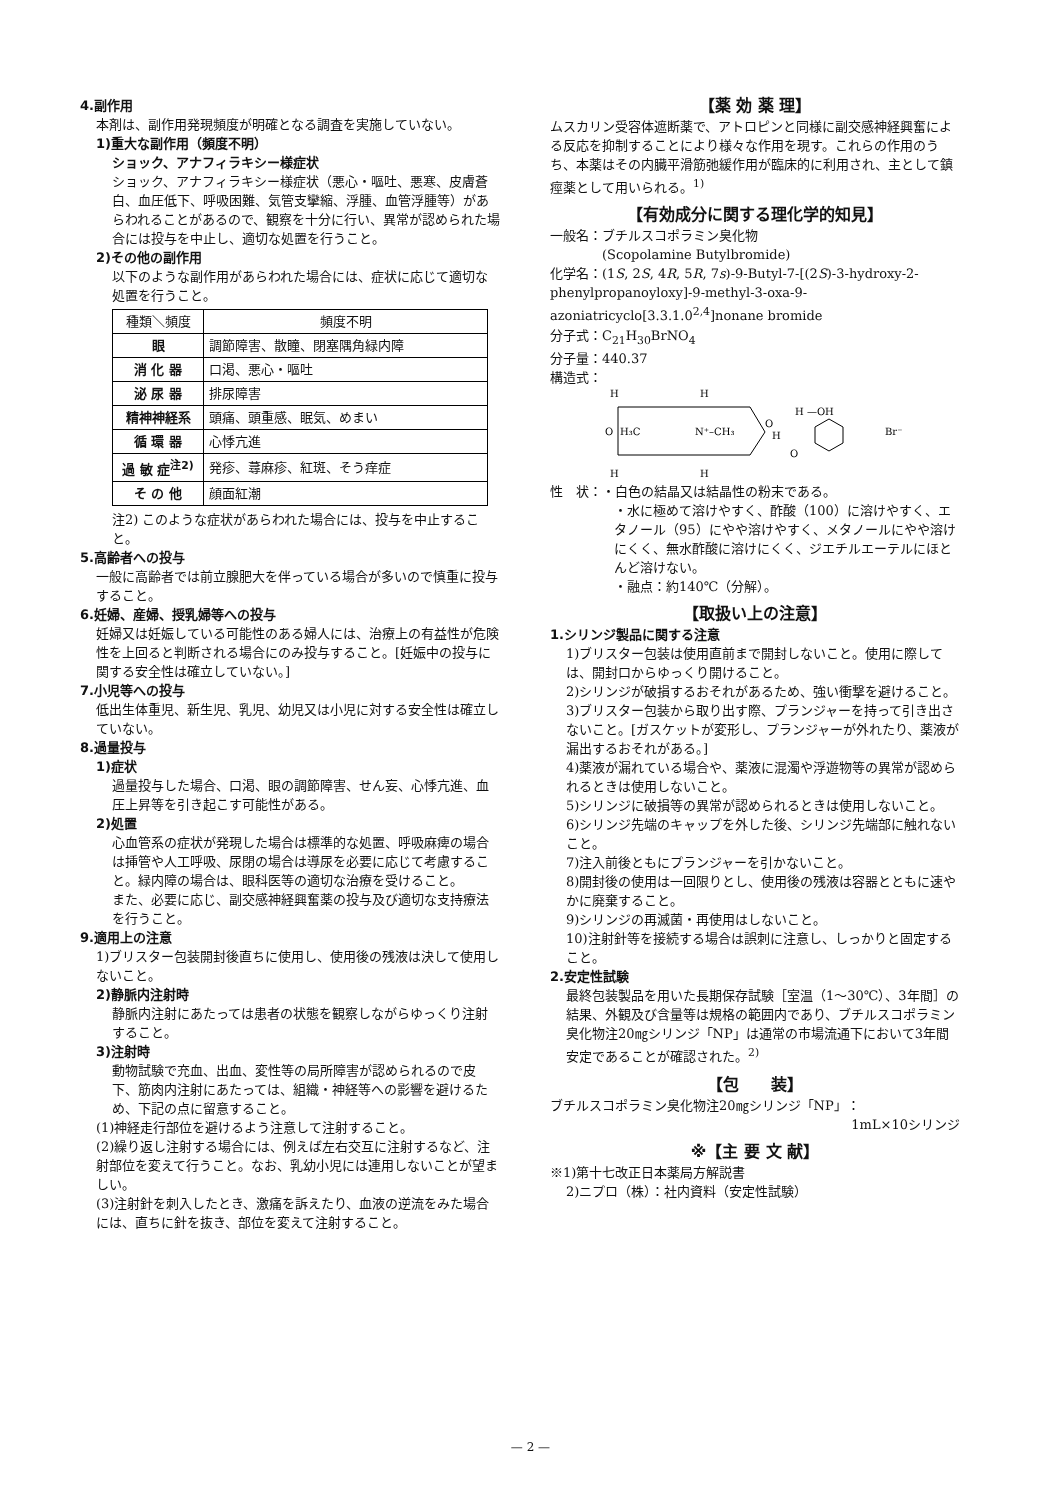4.副作用
本剤は、副作用発現頻度が明確となる調査を実施していない。
1)重大な副作用（頻度不明）
ショック、アナフィラキシー様症状
ショック、アナフィラキシー様症状（悪心・嘔吐、悪寒、皮膚蒼白、血圧低下、呼吸困難、気管支攣縮、浮腫、血管浮腫等）があらわれることがあるので、観察を十分に行い、異常が認められた場合には投与を中止し、適切な処置を行うこと。
2)その他の副作用
以下のような副作用があらわれた場合には、症状に応じて適切な処置を行うこと。
| 種類＼頻度 | 頻度不明 |
| --- | --- |
| 眼 | 調節障害、散瞳、閉塞隅角緑内障 |
| 消 化 器 | 口渇、悪心・嘔吐 |
| 泌 尿 器 | 排尿障害 |
| 精神神経系 | 頭痛、頭重感、眠気、めまい |
| 循 環 器 | 心悸亢進 |
| 過 敏 症<sup>注2)</sup> | 発疹、蕁麻疹、紅斑、そう痒症 |
| そ の 他 | 顔面紅潮 |
注2) このような症状があらわれた場合には、投与を中止すること。
5.高齢者への投与
一般に高齢者では前立腺肥大を伴っている場合が多いので慎重に投与すること。
6.妊婦、産婦、授乳婦等への投与
妊婦又は妊娠している可能性のある婦人には、治療上の有益性が危険性を上回ると判断される場合にのみ投与すること。[妊娠中の投与に関する安全性は確立していない。]
7.小児等への投与
低出生体重児、新生児、乳児、幼児又は小児に対する安全性は確立していない。
8.過量投与
1)症状
過量投与した場合、口渇、眼の調節障害、せん妄、心悸亢進、血圧上昇等を引き起こす可能性がある。
2)処置
心血管系の症状が発現した場合は標準的な処置、呼吸麻痺の場合は挿管や人工呼吸、尿閉の場合は導尿を必要に応じて考慮すること。緑内障の場合は、眼科医等の適切な治療を受けること。
また、必要に応じ、副交感神経興奮薬の投与及び適切な支持療法を行うこと。
9.適用上の注意
1)ブリスター包装開封後直ちに使用し、使用後の残液は決して使用しないこと。
2)静脈内注射時
静脈内注射にあたっては患者の状態を観察しながらゆっくり注射すること。
3)注射時
動物試験で充血、出血、変性等の局所障害が認められるので皮下、筋肉内注射にあたっては、組織・神経等への影響を避けるため、下記の点に留意すること。
(1)神経走行部位を避けるよう注意して注射すること。
(2)繰り返し注射する場合には、例えば左右交互に注射するなど、注射部位を変えて行うこと。なお、乳幼小児には連用しないことが望ましい。
(3)注射針を刺入したとき、激痛を訴えたり、血液の逆流をみた場合には、直ちに針を抜き、部位を変えて注射すること。
【薬 効 薬 理】
ムスカリン受容体遮断薬で、アトロピンと同様に副交感神経興奮による反応を抑制することにより様々な作用を現す。これらの作用のうち、本薬はその内臓平滑筋弛緩作用が臨床的に利用され、主として鎮痙薬として用いられる。<sup>1)</sup>
【有効成分に関する理化学的知見】
一般名：ブチルスコポラミン臭化物
　　　　(Scopolamine Butylbromide)
化学名：(1S, 2S, 4R, 5R, 7s)-9-Butyl-7-[(2S)-3-hydroxy-2-phenylpropanoyloxy]-9-methyl-3-oxa-9-azoniatricyclo[3.3.1.0<sup>2,4</sup>]nonane bromide
分子式：C<sub>21</sub>H<sub>30</sub>BrNO<sub>4</sub>
分子量：440.37
構造式：
H
H
H —OH
O
H₃C
N⁺–CH₃
O
H
O
Br⁻
H
H
性　状：・白色の結晶又は結晶性の粉末である。
・水に極めて溶けやすく、酢酸（100）に溶けやすく、エタノール（95）にやや溶けやすく、メタノールにやや溶けにくく、無水酢酸に溶けにくく、ジエチルエーテルにほとんど溶けない。
・融点：約140℃（分解）。
【取扱い上の注意】
1.シリンジ製品に関する注意
1)ブリスター包装は使用直前まで開封しないこと。使用に際しては、開封口からゆっくり開けること。
2)シリンジが破損するおそれがあるため、強い衝撃を避けること。
3)ブリスター包装から取り出す際、プランジャーを持って引き出さないこと。[ガスケットが変形し、プランジャーが外れたり、薬液が漏出するおそれがある。]
4)薬液が漏れている場合や、薬液に混濁や浮遊物等の異常が認められるときは使用しないこと。
5)シリンジに破損等の異常が認められるときは使用しないこと。
6)シリンジ先端のキャップを外した後、シリンジ先端部に触れないこと。
7)注入前後ともにプランジャーを引かないこと。
8)開封後の使用は一回限りとし、使用後の残液は容器とともに速やかに廃棄すること。
9)シリンジの再滅菌・再使用はしないこと。
10)注射針等を接続する場合は誤刺に注意し、しっかりと固定すること。
2.安定性試験
最終包装製品を用いた長期保存試験［室温（1～30℃）、3年間］の結果、外観及び含量等は規格の範囲内であり、ブチルスコポラミン臭化物注20㎎シリンジ「NP」は通常の市場流通下において3年間安定であることが確認された。<sup>2)</sup>
【包　　装】
ブチルスコポラミン臭化物注20㎎シリンジ「NP」：
1mL×10シリンジ
※【主 要 文 献】
※1)第十七改正日本薬局方解説書
2)ニプロ（株）：社内資料（安定性試験）
— 2 —